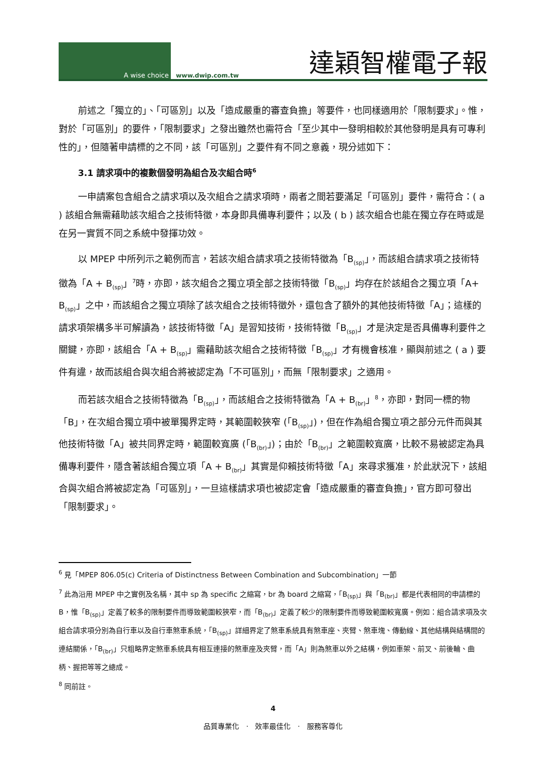A wise choice
www.dwip.com.tw 達穎智權電子報
前述之「獨立的」、「可區別」以及「造成嚴重的審查負擔」等要件，也同樣適用於「限制要求」。惟，對於「可區別」的要件，「限制要求」之發出雖然也需符合「至少其中一發明相較於其他發明是具有可專利性的」，但隨著申請標的之不同，該「可區別」之要件有不同之意義，現分述如下：
3.1 請求項中的複數個發明為組合及次組合時<sup>6</sup>
一申請案包含組合之請求項以及次組合之請求項時，兩者之間若要滿足「可區別」要件，需符合：( a ) 該組合無需藉助該次組合之技術特徵，本身即具備專利要件；以及 ( b ) 該次組合也能在獨立存在時或是在另一實質不同之系統中發揮功效。
以 MPEP 中所列示之範例而言，若該次組合請求項之技術特徵為「B<sub>(sp)</sub>」，而該組合請求項之技術特徵為「A + B<sub>(sp)</sub>」<sup>7</sup>時，亦即，該次組合之獨立項全部之技術特徵「B<sub>(sp)</sub>」均存在於該組合之獨立項「A+ B<sub>(sp)</sub>」之中，而該組合之獨立項除了該次組合之技術特徵外，還包含了額外的其他技術特徵「A」；這樣的請求項架構多半可解讀為，該技術特徵「A」是習知技術，技術特徵「B<sub>(sp)</sub>」才是決定是否具備專利要件之關鍵，亦即，該組合「A + B<sub>(sp)</sub>」需藉助該次組合之技術特徵「B<sub>(sp)</sub>」才有機會核准，顯與前述之 ( a ) 要件有違，故而該組合與次組合將被認定為「不可區別」，而無「限制要求」之適用。
而若該次組合之技術特徵為「B<sub>(sp)</sub>」，而該組合之技術特徵為「A + B<sub>(br)</sub>」<sup>8</sup>，亦即，對同一標的物「B」，在次組合獨立項中被單獨界定時，其範圍較狹窄 (「B<sub>(sp)</sub>」)，但在作為組合獨立項之部分元件而與其他技術特徵「A」被共同界定時，範圍較寬廣 (「B<sub>(br)</sub>」)；由於「B<sub>(br)</sub>」之範圍較寬廣，比較不易被認定為具備專利要件，隱含著該組合獨立項「A + B<sub>(br)</sub>」其實是仰賴技術特徵「A」來尋求獲准，於此狀況下，該組合與次組合將被認定為「可區別」，一旦這樣請求項也被認定會「造成嚴重的審查負擔」，官方即可發出「限制要求」。
<sup>6</sup> 見「MPEP 806.05(c) Criteria of Distinctness Between Combination and Subcombination」一節
<sup>7</sup> 此為沿用 MPEP 中之實例及名稱，其中 sp 為 specific 之縮寫，br 為 board 之縮寫，「B<sub>(sp)</sub>」與「B<sub>(br)</sub>」都是代表相同的申請標的 B，惟「B<sub>(sp)</sub>」定義了較多的限制要件而導致範圍較狹窄，而「B<sub>(br)</sub>」定義了較少的限制要件而導致範圍較寬廣。例如：組合請求項及次組合請求項分別為自行車以及自行車煞車系統，「B<sub>(sp)</sub>」詳細界定了煞車系統具有煞車座、夾臂、煞車塊、傳動線、其他結構與結構間的連結關係，「B<sub>(br)</sub>」只粗略界定煞車系統具有相互連接的煞車座及夾臂，而「A」則為煞車以外之結構，例如車架、前叉、前後輪、曲柄、握把等等之總成。
<sup>8</sup> 同前註。
4
品質專業化 · 效率最佳化 · 服務客尊化